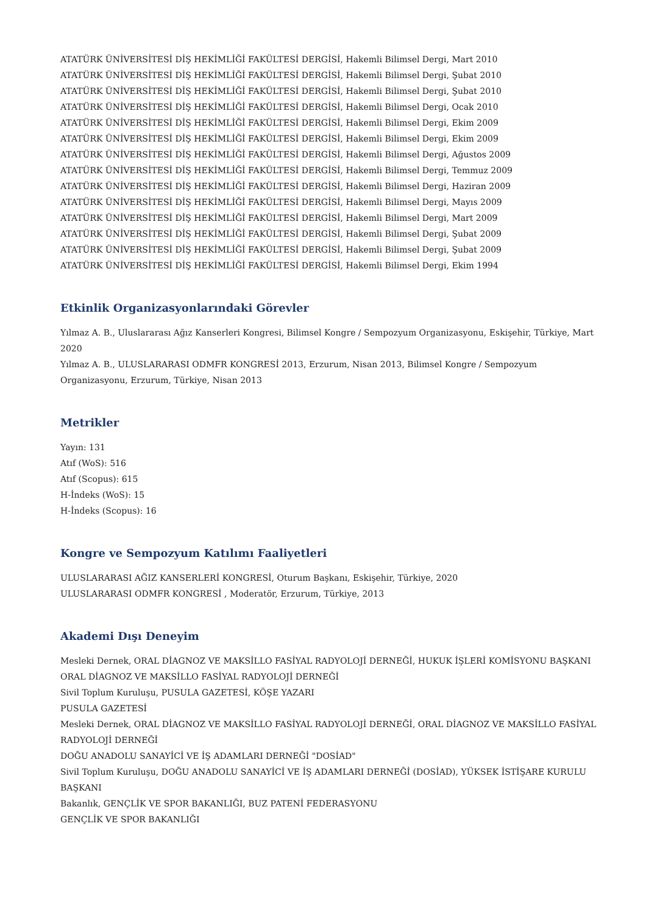ATATÜRK ÜNİVERSİTESİ DİŞ HEKİMLİĞİ FAKÜLTESİ DERGİSİ, Hakemli Bilimsel Dergi, Mart 2010
ATATÜRK ÜNİVERSİTESİ DİŞ HEKİMLİĞİ FAKÜLTESİ DERGİSİ, Hakemli Bilimsel Dergi, Şubat 2010
ATATÜRK ÜNİVERSİTESİ DİŞ HEKİMLİĞİ FAKÜLTESİ DERGİSİ, Hakemli Bilimsel Dergi, Şubat 2010
ATATÜRK ÜNİVERSİTESİ DİŞ HEKİMLİĞİ FAKÜLTESİ DERGİSİ, Hakemli Bilimsel Dergi, Ocak 2010
ATATÜRK ÜNİVERSİTESİ DİŞ HEKİMLİĞİ FAKÜLTESİ DERGİSİ, Hakemli Bilimsel Dergi, Ekim 2009
ATATÜRK ÜNİVERSİTESİ DİŞ HEKİMLİĞİ FAKÜLTESİ DERGİSİ, Hakemli Bilimsel Dergi, Ekim 2009
ATATÜRK ÜNİVERSİTESİ DİŞ HEKİMLİĞİ FAKÜLTESİ DERGİSİ, Hakemli Bilimsel Dergi, Ağustos 2009
ATATÜRK ÜNİVERSİTESİ DİŞ HEKİMLİĞİ FAKÜLTESİ DERGİSİ, Hakemli Bilimsel Dergi, Temmuz 2009
ATATÜRK ÜNİVERSİTESİ DİŞ HEKİMLİĞİ FAKÜLTESİ DERGİSİ, Hakemli Bilimsel Dergi, Haziran 2009
ATATÜRK ÜNİVERSİTESİ DİŞ HEKİMLİĞİ FAKÜLTESİ DERGİSİ, Hakemli Bilimsel Dergi, Mayıs 2009
ATATÜRK ÜNİVERSİTESİ DİŞ HEKİMLİĞİ FAKÜLTESİ DERGİSİ, Hakemli Bilimsel Dergi, Mart 2009
ATATÜRK ÜNİVERSİTESİ DİŞ HEKİMLİĞİ FAKÜLTESİ DERGİSİ, Hakemli Bilimsel Dergi, Şubat 2009
ATATÜRK ÜNİVERSİTESİ DİŞ HEKİMLİĞİ FAKÜLTESİ DERGİSİ, Hakemli Bilimsel Dergi, Şubat 2009
ATATÜRK ÜNİVERSİTESİ DİŞ HEKİMLİĞİ FAKÜLTESİ DERGİSİ, Hakemli Bilimsel Dergi, Ekim 1994
Etkinlik Organizasyonlarındaki Görevler
Yılmaz A. B., Uluslararası Ağız Kanserleri Kongresi, Bilimsel Kongre / Sempozyum Organizasyonu, Eskişehir, Türkiye, Mart 2020
Yılmaz A. B., ULUSLARARASI ODMFR KONGRESİ 2013, Erzurum, Nisan 2013, Bilimsel Kongre / Sempozyum Organizasyonu, Erzurum, Türkiye, Nisan 2013
Metrikler
Yayın: 131
Atıf (WoS): 516
Atıf (Scopus): 615
H-İndeks (WoS): 15
H-İndeks (Scopus): 16
Kongre ve Sempozyum Katılımı Faaliyetleri
ULUSLARARASI AĞIZ KANSERLERİ KONGRESİ, Oturum Başkanı, Eskişehir, Türkiye, 2020
ULUSLARARASI ODMFR KONGRESİ , Moderatör, Erzurum, Türkiye, 2013
Akademi Dışı Deneyim
Mesleki Dernek, ORAL DİAGNOZ VE MAKSİLLO FASİYAL RADYOLOJİ DERNEĞİ, HUKUK İŞLERİ KOMİSYONU BAŞKANI
ORAL DİAGNOZ VE MAKSİLLO FASİYAL RADYOLOJİ DERNEĞİ
Sivil Toplum Kuruluşu, PUSULA GAZETESİ, KÖŞE YAZARI
PUSULA GAZETESİ
Mesleki Dernek, ORAL DİAGNOZ VE MAKSİLLO FASİYAL RADYOLOJİ DERNEĞİ, ORAL DİAGNOZ VE MAKSİLLO FASİYAL RADYOLOJİ DERNEĞİ
DOĞU ANADOLU SANAYİCİ VE İŞ ADAMLARI DERNEĞİ "DOSİAD"
Sivil Toplum Kuruluşu, DOĞU ANADOLU SANAYİCİ VE İŞ ADAMLARI DERNEĞİ (DOSİAD), YÜKSEK İSTİŞARE KURULU BAŞKANI
Bakanlık, GENÇLİK VE SPOR BAKANLIĞI, BUZ PATENİ FEDERASYONU
GENÇLİK VE SPOR BAKANLIĞI